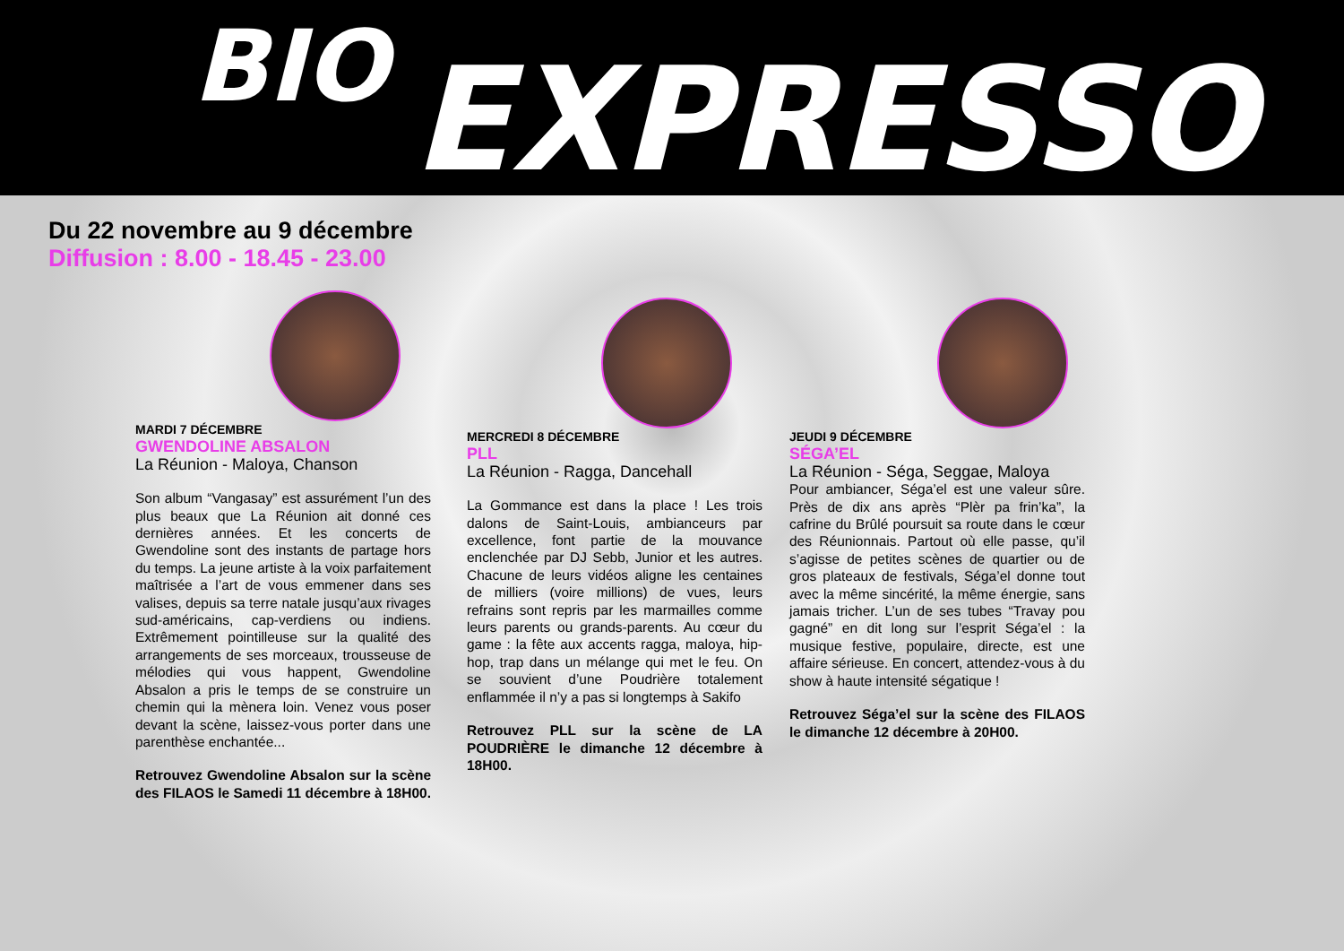BIO EXPRESSO
Du 22 novembre au 9 décembre
Diffusion : 8.00 - 18.45 - 23.00
MARDI 7 DÉCEMBRE
GWENDOLINE ABSALON
La Réunion - Maloya, Chanson
Son album “Vangasay” est assurément l’un des plus beaux que La Réunion ait donné ces dernières années. Et les concerts de Gwendoline sont des instants de partage hors du temps. La jeune artiste à la voix parfaitement maîtrisée a l’art de vous emmener dans ses valises, depuis sa terre natale jusqu’aux rivages sud-américains, cap-verdiens ou indiens. Extrêmement pointilleuse sur la qualité des arrangements de ses morceaux, trousseuse de mélodies qui vous happent, Gwendoline Absalon a pris le temps de se construire un chemin qui la mènera loin. Venez vous poser devant la scène, laissez-vous porter dans une parenthèse enchantée...
Retrouvez Gwendoline Absalon sur la scène des FILAOS le Samedi 11 décembre à 18H00.
MERCREDI 8 DÉCEMBRE
PLL
La Réunion - Ragga, Dancehall
La Gommance est dans la place ! Les trois dalons de Saint-Louis, ambianceurs par excellence, font partie de la mouvance enclenchée par DJ Sebb, Junior et les autres. Chacune de leurs vidéos aligne les centaines de milliers (voire millions) de vues, leurs refrains sont repris par les marmailles comme leurs parents ou grands-parents. Au cœur du game : la fête aux accents ragga, maloya, hip-hop, trap dans un mélange qui met le feu. On se souvient d’une Poudrière totalement enflammée il n’y a pas si longtemps à Sakifo
Retrouvez PLL sur la scène de LA POUDRIÈRE le dimanche 12 décembre à 18H00.
JEUDI 9 DÉCEMBRE
SÉGA’EL
La Réunion - Séga, Seggae, Maloya
Pour ambiancer, Séga’el est une valeur sûre. Près de dix ans après “Plèr pa frin’ka”, la cafrine du Brûlé poursuit sa route dans le cœur des Réunionnais. Partout où elle passe, qu’il s’agisse de petites scènes de quartier ou de gros plateaux de festivals, Séga’el donne tout avec la même sincérité, la même énergie, sans jamais tricher. L’un de ses tubes “Travay pou gagné” en dit long sur l’esprit Séga’el : la musique festive, populaire, directe, est une affaire sérieuse. En concert, attendez-vous à du show à haute intensité ségatique !
Retrouvez Séga’el sur la scène des FILAOS le dimanche 12 décembre à 20H00.